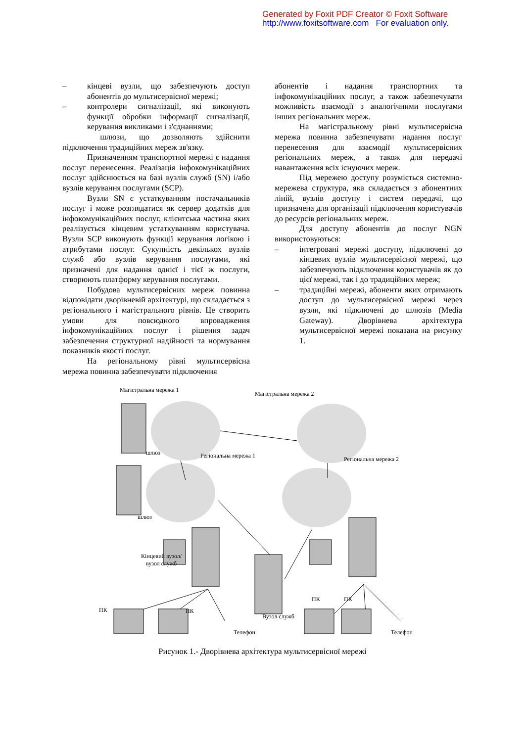Generated by Foxit PDF Creator © Foxit Software
http://www.foxitsoftware.com For evaluation only.
– кінцеві вузли, що забезпечують доступ абонентів до мультисервісної мережі;
– контролери сигналізації, які виконують функції обробки інформації сигналізації, керування викликами і з'єднаннями;
шлюзи, що дозволяють здійснити підключення традиційних мереж зв'язку.
Призначенням транспортної мережі є надання послуг перенесення. Реалізація інфокомунікаційних послуг здійснюється на базі вузлів служб (SN) і/або вузлів керування послугами (SCP).
Вузли SN є устаткуванням постачальників послуг і може розглядатися як сервер додатків для інфокомунікаційних послуг, клієнтська частина яких реалізується кінцевим устаткуванням користувача. Вузли SCP виконують функції керування логікою і атрибутами послуг. Сукупність декількох вузлів служб або вузлів керування послугами, які призначені для надання однієї і тієї ж послуги, створюють платформу керування послугами.
Побудова мультисервісних мереж повинна відповідати дворівневій архітектурі, що складається з регіонального і магістрального рівнів. Це створить умови для повсюдного впровадження інфокомунікаційних послуг і рішення задач забезпечення структурної надійності та нормування показників якості послуг.
На регіональному рівні мультисервісна мережа повинна забезпечувати підключення
абонентів і надання транспортних та інфокомунікаційних послуг, а також забезпечувати можливість взаємодії з аналогічними послугами інших регіональних мереж.
На магістральному рівні мультисервісна мережа повинна забезпечувати надання послуг перенесення для взаємодії мультисервісних регіональних мереж, а також для передачі навантаження всіх існуючих мереж.
Під мережею доступу розуміється системно-мережева структура, яка складається з абонентних ліній, вузлів доступу і систем передачі, що призначена для організації підключення користувачів до ресурсів регіональних мереж.
Для доступу абонентів до послуг NGN використовуються:
– інтегровані мережі доступу, підключені до кінцевих вузлів мультисервісної мережі, що забезпечують підключення користувачів як до цієї мережі, так і до традиційних мереж;
– традиційні мережі, абоненти яких отримають доступ до мультисервісної мережі через вузли, які підключені до шлюзів (Media Gateway). Дворівнева архітектура мультисервісної мережі показана на рисунку 1.
Магістральна мережа 1
Магістральна мережа 2
шлюз Регіональна мережа 1 Регіональна мережа 2
шлюз
Кінцевий вузол/
вузол служб
ПК ПК
Вузол служб
ПК ПК
Телефон Телефон
Рисунок 1.- Дворівнева архітектура мультисервісної мережі